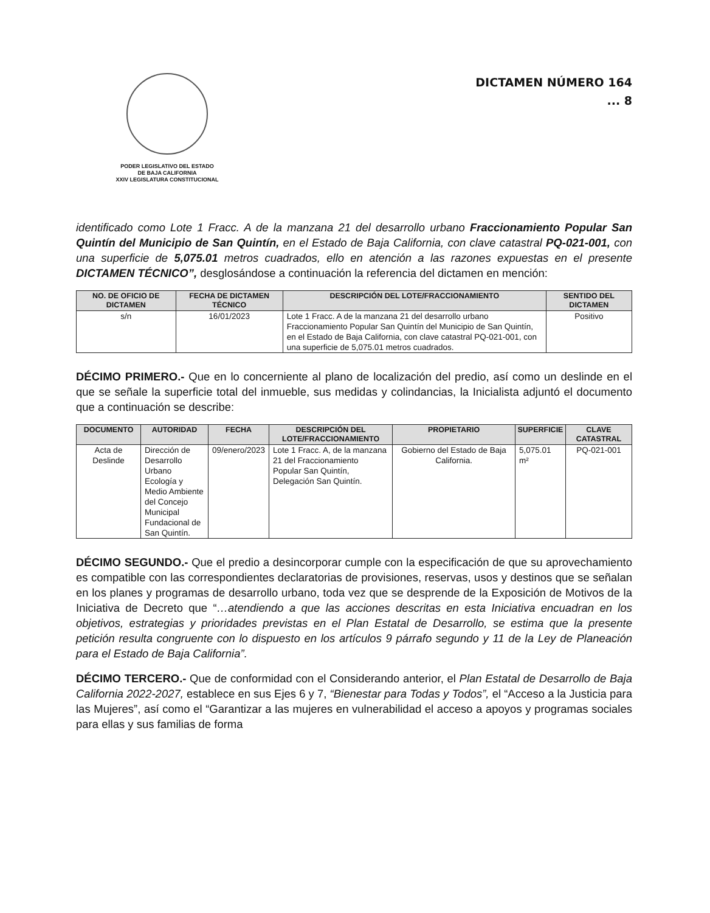PODER LEGISLATIVO DEL ESTADO
DE BAJA CALIFORNIA
XXIV LEGISLATURA CONSTITUCIONAL
DICTAMEN NÚMERO 164
... 8
identificado como Lote 1 Fracc. A de la manzana 21 del desarrollo urbano Fraccionamiento Popular San Quintín del Municipio de San Quintín, en el Estado de Baja California, con clave catastral PQ-021-001, con una superficie de 5,075.01 metros cuadrados, ello en atención a las razones expuestas en el presente DICTAMEN TÉCNICO”, desglosándose a continuación la referencia del dictamen en mención:
| NO. DE OFICIO DE DICTAMEN | FECHA DE DICTAMEN TÉCNICO | DESCRIPCIÓN DEL LOTE/FRACCIONAMIENTO | SENTIDO DEL DICTAMEN |
| --- | --- | --- | --- |
| s/n | 16/01/2023 | Lote 1 Fracc. A de la manzana 21 del desarrollo urbano Fraccionamiento Popular San Quintín del Municipio de San Quintín, en el Estado de Baja California, con clave catastral PQ-021-001, con una superficie de 5,075.01 metros cuadrados. | Positivo |
DÉCIMO PRIMERO.- Que en lo concerniente al plano de localización del predio, así como un deslinde en el que se señale la superficie total del inmueble, sus medidas y colindancias, la Inicialista adjuntó el documento que a continuación se describe:
| DOCUMENTO | AUTORIDAD | FECHA | DESCRIPCIÓN DEL LOTE/FRACCIONAMIENTO | PROPIETARIO | SUPERFICIE | CLAVE CATASTRAL |
| --- | --- | --- | --- | --- | --- | --- |
| Acta de Deslinde | Dirección de Desarrollo Urbano Ecología y Medio Ambiente del Concejo Municipal Fundacional de San Quintín. | 09/enero/2023 | Lote 1 Fracc. A, de la manzana 21 del Fraccionamiento Popular San Quintín, Delegación San Quintín. | Gobierno del Estado de Baja California. | 5,075.01 m² | PQ-021-001 |
DÉCIMO SEGUNDO.- Que el predio a desincorporar cumple con la especificación de que su aprovechamiento es compatible con las correspondientes declaratorias de provisiones, reservas, usos y destinos que se señalan en los planes y programas de desarrollo urbano, toda vez que se desprende de la Exposición de Motivos de la Iniciativa de Decreto que “…atendiendo a que las acciones descritas en esta Iniciativa encuadran en los objetivos, estrategias y prioridades previstas en el Plan Estatal de Desarrollo, se estima que la presente petición resulta congruente con lo dispuesto en los artículos 9 párrafo segundo y 11 de la Ley de Planeación para el Estado de Baja California”.
DÉCIMO TERCERO.- Que de conformidad con el Considerando anterior, el Plan Estatal de Desarrollo de Baja California 2022-2027, establece en sus Ejes 6 y 7, “Bienestar para Todas y Todos”, el “Acceso a la Justicia para las Mujeres”, así como el “Garantizar a las mujeres en vulnerabilidad el acceso a apoyos y programas sociales para ellas y sus familias de forma